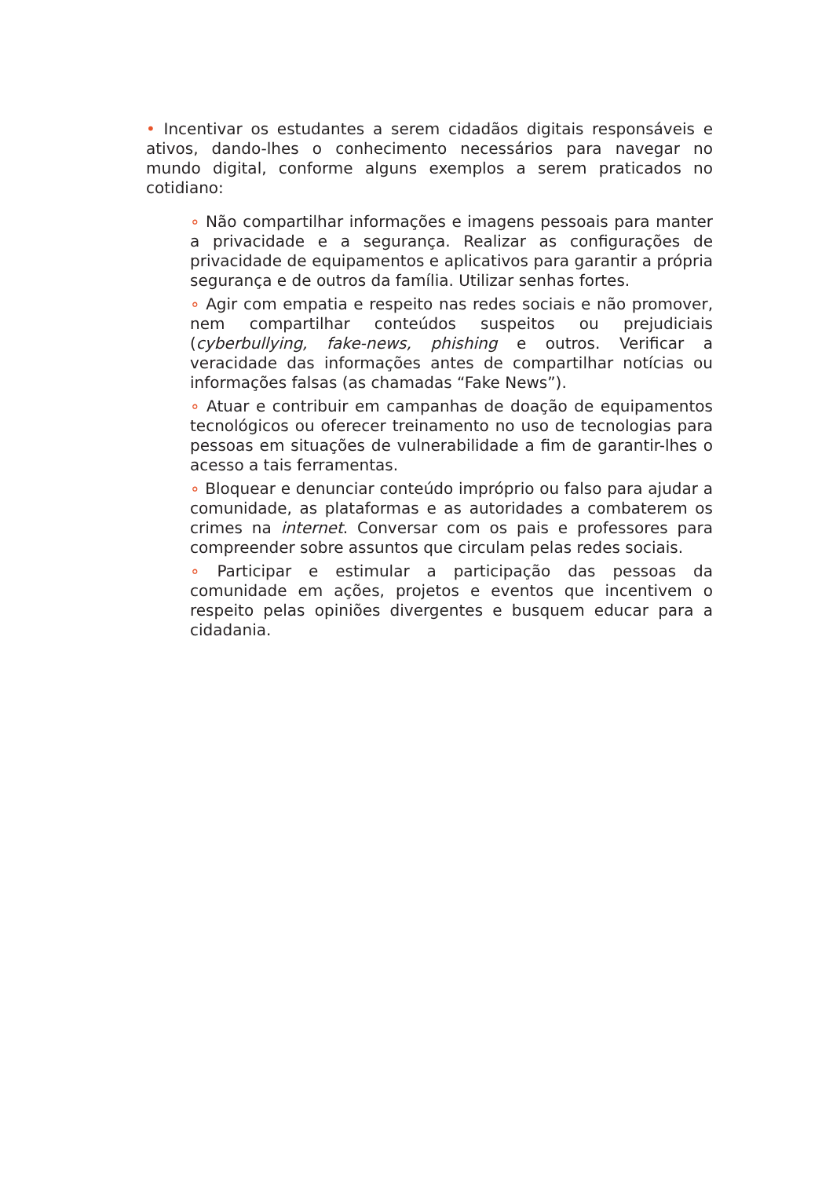• Incentivar os estudantes a serem cidadãos digitais responsáveis e ativos, dando-lhes o conhecimento necessários para navegar no mundo digital, conforme alguns exemplos a serem praticados no cotidiano:
∘ Não compartilhar informações e imagens pessoais para manter a privacidade e a segurança. Realizar as configurações de privacidade de equipamentos e aplicativos para garantir a própria segurança e de outros da família. Utilizar senhas fortes.
∘ Agir com empatia e respeito nas redes sociais e não promover, nem compartilhar conteúdos suspeitos ou prejudiciais (cyberbullying, fake-news, phishing e outros. Verificar a veracidade das informações antes de compartilhar notícias ou informações falsas (as chamadas “Fake News”).
∘ Atuar e contribuir em campanhas de doação de equipamentos tecnológicos ou oferecer treinamento no uso de tecnologias para pessoas em situações de vulnerabilidade a fim de garantir-lhes o acesso a tais ferramentas.
∘ Bloquear e denunciar conteúdo impróprio ou falso para ajudar a comunidade, as plataformas e as autoridades a combaterem os crimes na internet. Conversar com os pais e professores para compreender sobre assuntos que circulam pelas redes sociais.
∘ Participar e estimular a participação das pessoas da comunidade em ações, projetos e eventos que incentivem o respeito pelas opiniões divergentes e busquem educar para a cidadania.